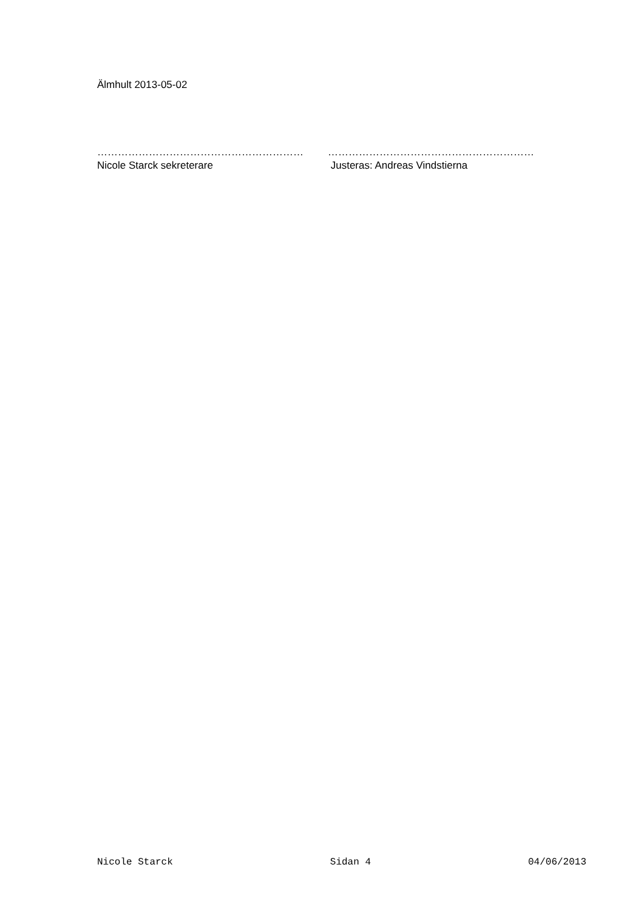Älmhult 2013-05-02
……………………………………………………
Nicole Starck sekreterare
……………………………………………………
Justeras: Andreas Vindstierna
Nicole Starck Sidan 4 04/06/2013